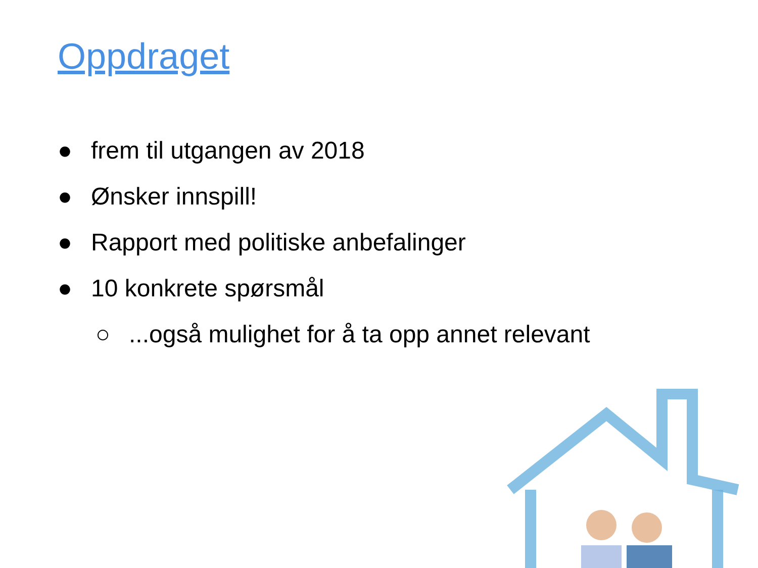Oppdraget
● frem til utgangen av 2018
● Ønsker innspill!
● Rapport med politiske anbefalinger
● 10 konkrete spørsmål
○...også mulighet for å ta opp annet relevant